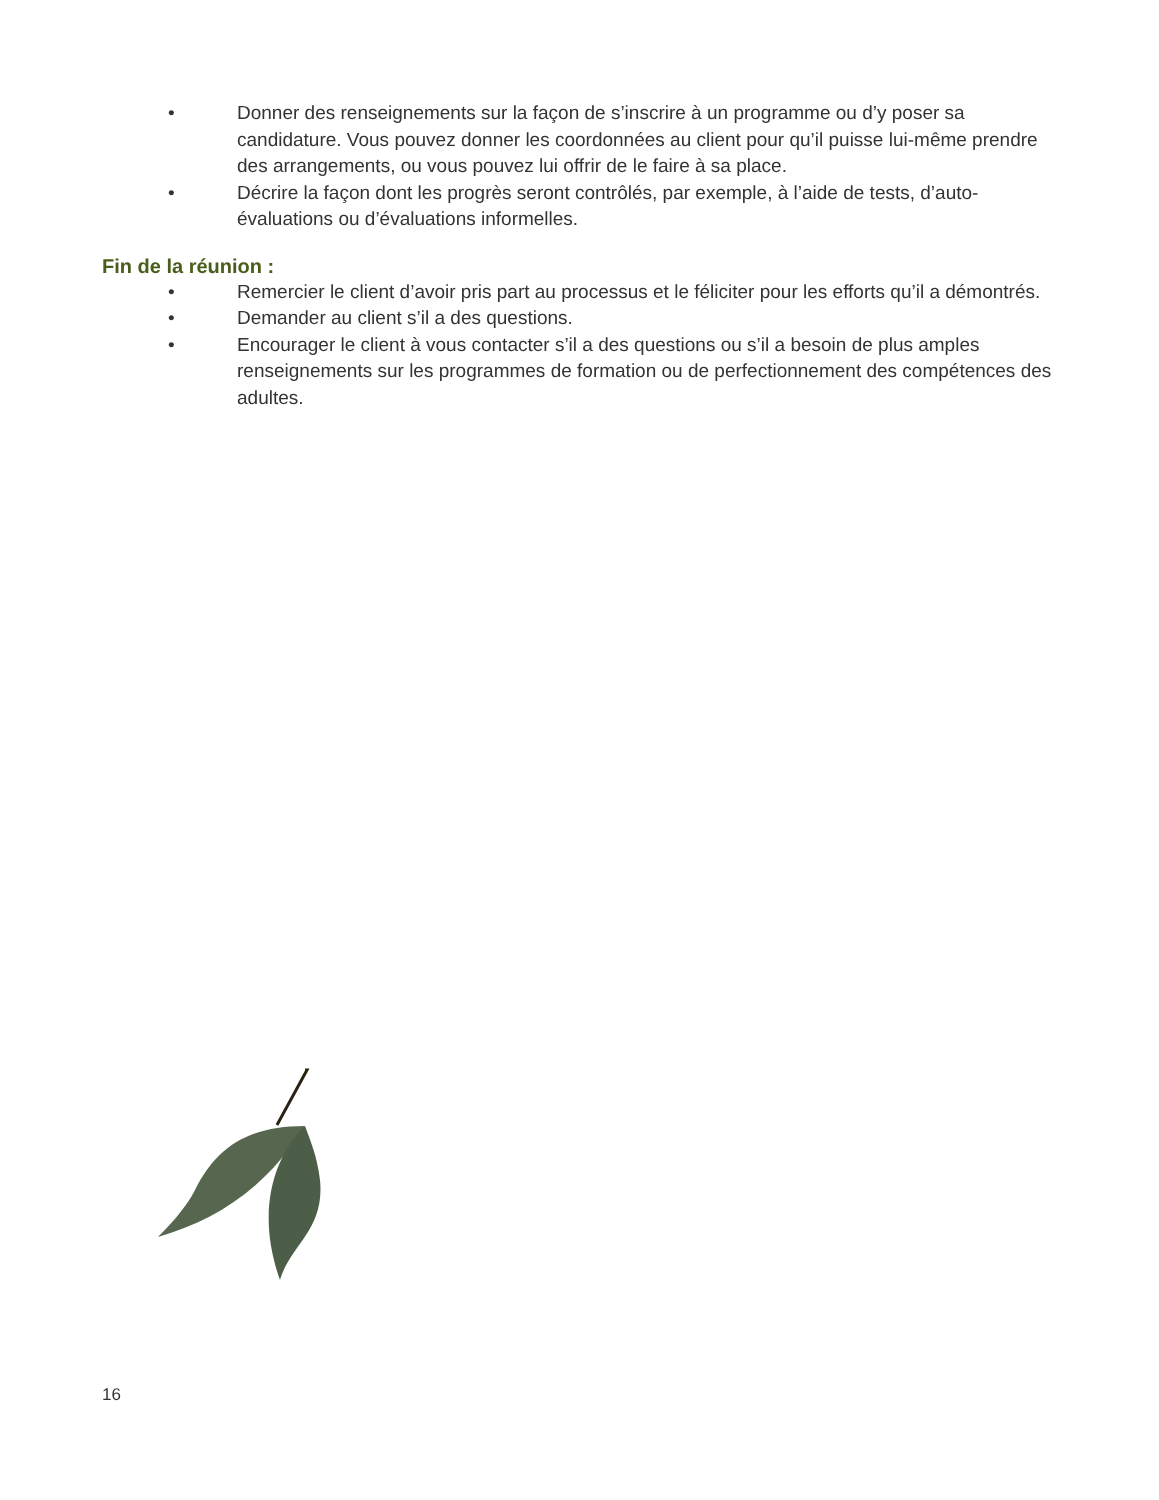• Donner des renseignements sur la façon de s’inscrire à un programme ou d’y poser sa candidature. Vous pouvez donner les coordonnées au client pour qu’il puisse lui-même prendre des arrangements, ou vous pouvez lui offrir de le faire à sa place.
• Décrire la façon dont les progrès seront contrôlés, par exemple, à l’aide de tests, d’auto-évaluations ou d’évaluations informelles.
Fin de la réunion :
• Remercier le client d’avoir pris part au processus et le féliciter pour les efforts qu’il a démontrés.
• Demander au client s’il a des questions.
• Encourager le client à vous contacter s’il a des questions ou s’il a besoin de plus amples renseignements sur les programmes de formation ou de perfectionnement des compétences des adultes.
16